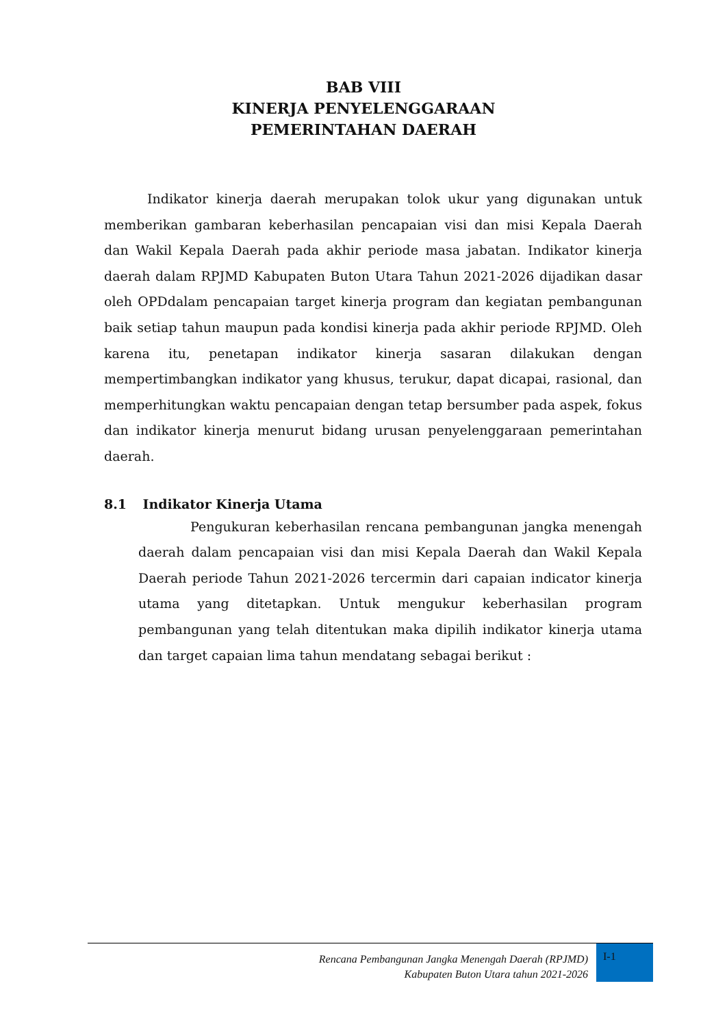BAB VIII
KINERJA PENYELENGGARAAN
PEMERINTAHAN DAERAH
Indikator kinerja daerah merupakan tolok ukur yang digunakan untuk memberikan gambaran keberhasilan pencapaian visi dan misi Kepala Daerah dan Wakil Kepala Daerah pada akhir periode masa jabatan. Indikator kinerja daerah dalam RPJMD Kabupaten Buton Utara Tahun 2021-2026 dijadikan dasar oleh OPDdalam pencapaian target kinerja program dan kegiatan pembangunan baik setiap tahun maupun pada kondisi kinerja pada akhir periode RPJMD. Oleh karena itu, penetapan indikator kinerja sasaran dilakukan dengan mempertimbangkan indikator yang khusus, terukur, dapat dicapai, rasional, dan memperhitungkan waktu pencapaian dengan tetap bersumber pada aspek, fokus dan indikator kinerja menurut bidang urusan penyelenggaraan pemerintahan daerah.
8.1 Indikator Kinerja Utama
Pengukuran keberhasilan rencana pembangunan jangka menengah daerah dalam pencapaian visi dan misi Kepala Daerah dan Wakil Kepala Daerah periode Tahun 2021-2026 tercermin dari capaian indicator kinerja utama yang ditetapkan. Untuk mengukur keberhasilan program pembangunan yang telah ditentukan maka dipilih indikator kinerja utama dan target capaian lima tahun mendatang sebagai berikut :
Rencana Pembangunan Jangka Menengah Daerah (RPJMD)
Kabupaten Buton Utara tahun 2021-2026
I-1